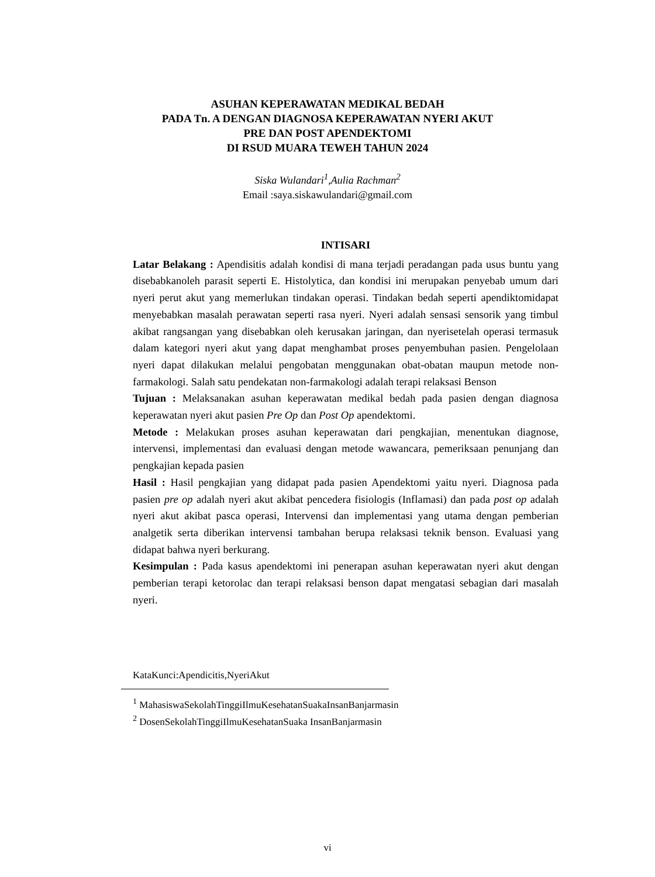ASUHAN KEPERAWATAN MEDIKAL BEDAH
PADA Tn. A DENGAN DIAGNOSA KEPERAWATAN NYERI AKUT
PRE DAN POST APENDEKTOMI
DI RSUD MUARA TEWEH TAHUN 2024
Siska Wulandari<sup>1</sup>,Aulia Rachman<sup>2</sup>
Email :saya.siskawulandari@gmail.com
INTISARI
Latar Belakang : Apendisitis adalah kondisi di mana terjadi peradangan pada usus buntu yang disebabkanoleh parasit seperti E. Histolytica, dan kondisi ini merupakan penyebab umum dari nyeri perut akut yang memerlukan tindakan operasi. Tindakan bedah seperti apendiktomidapat menyebabkan masalah perawatan seperti rasa nyeri. Nyeri adalah sensasi sensorik yang timbul akibat rangsangan yang disebabkan oleh kerusakan jaringan, dan nyerisetelah operasi termasuk dalam kategori nyeri akut yang dapat menghambat proses penyembuhan pasien. Pengelolaan nyeri dapat dilakukan melalui pengobatan menggunakan obat-obatan maupun metode non-farmakologi. Salah satu pendekatan non-farmakologi adalah terapi relaksasi Benson
Tujuan : Melaksanakan asuhan keperawatan medikal bedah pada pasien dengan diagnosa keperawatan nyeri akut pasien Pre Op dan Post Op apendektomi.
Metode : Melakukan proses asuhan keperawatan dari pengkajian, menentukan diagnose, intervensi, implementasi dan evaluasi dengan metode wawancara, pemeriksaan penunjang dan pengkajian kepada pasien
Hasil : Hasil pengkajian yang didapat pada pasien Apendektomi yaitu nyeri. Diagnosa pada pasien pre op adalah nyeri akut akibat pencedera fisiologis (Inflamasi) dan pada post op adalah nyeri akut akibat pasca operasi, Intervensi dan implementasi yang utama dengan pemberian analgetik serta diberikan intervensi tambahan berupa relaksasi teknik benson. Evaluasi yang didapat bahwa nyeri berkurang.
Kesimpulan : Pada kasus apendektomi ini penerapan asuhan keperawatan nyeri akut dengan pemberian terapi ketorolac dan terapi relaksasi benson dapat mengatasi sebagian dari masalah nyeri.
KataKunci:Apendicitis,NyeriAkut
<sup>1</sup> MahasiswaSekolahTinggiIlmuKesehatanSuakaInsanBanjarmasin
<sup>2</sup> DosenSekolahTinggiIlmuKesehatanSuaka InsanBanjarmasin
vi